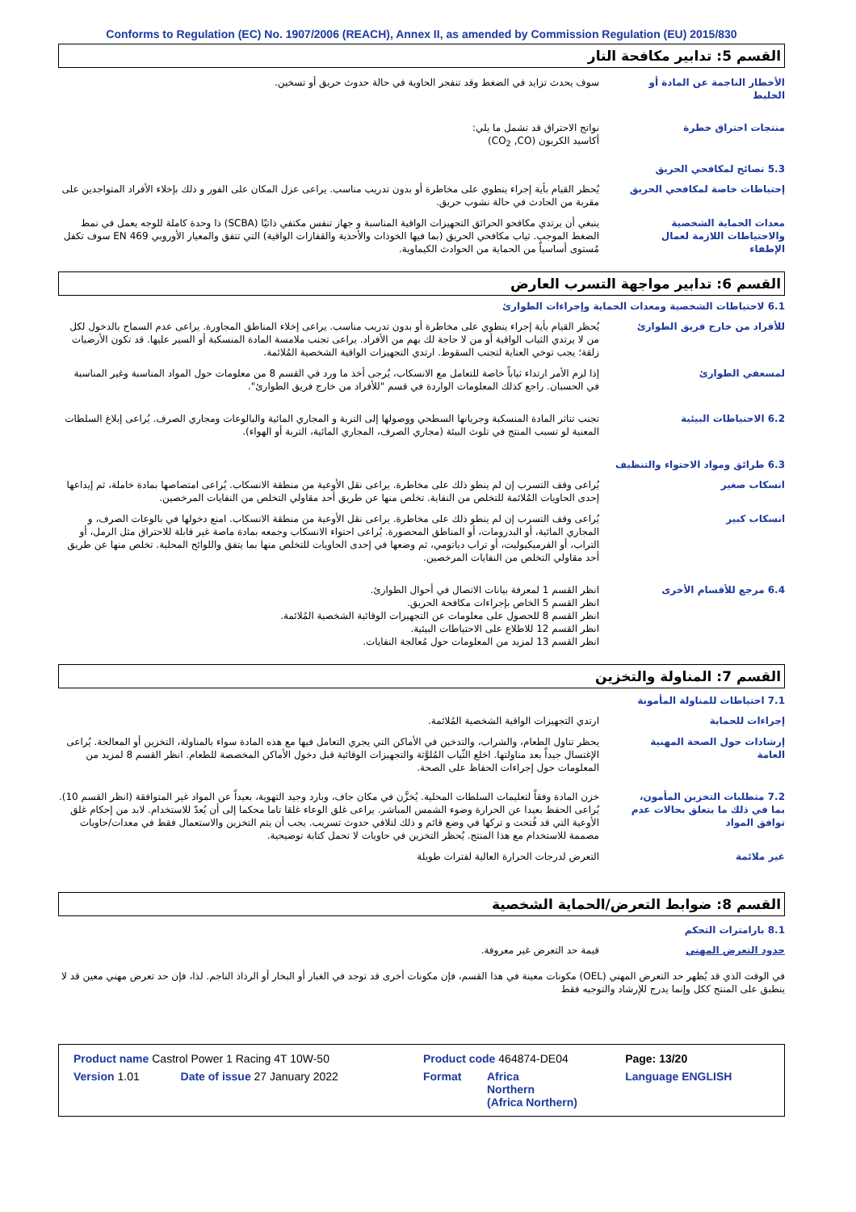Conforms to Regulation (EC) No. 1907/2006 (REACH), Annex II, as amended by Commission Regulation (EU) 2015/830
القسم 5: تدابير مكافحة النار
الأخطار الناجمة عن المادة أو الخليط
سوف يحدث تزايد في الضغط وقد تنفجر الحاوية في حالة حدوث حريق أو تسخين.
منتجات احتراق خطرة نواتج الاحتراق قد تشمل ما يلي:
أكاسيد الكربون (CO<sub>2</sub> ,CO)
5.3 نصائح لمكافحي الحريق
إحتياطات خاصة لمكافحي الحريق
يُحظر القيام بأية إجراء ينطوي على مخاطرة أو بدون تدريب مناسب. يراعى عزل المكان على الفور و ذلك بإخلاء الأفراد المتواجدين على مقربة من الحادث في حالة نشوب حريق.
معدات الحماية الشخصية والاحتياطات اللازمة لعمال الإطفاء
ينبغي أن يرتدي مكافحو الحرائق التجهيزات الواقية المناسبة و جهاز تنفس مكتفي ذاتيًا (SCBA) ذا وحدة كاملة للوجه يعمل في نمط الضغط الموجب. ثياب مكافحي الحريق (بما فيها الخوذات والأحذية والقفازات الواقية) التي تتفق والمعيار الأوروبي EN 469 سوف تكفل مُستوى أساسياً من الحماية من الحوادث الكيماوية.
القسم 6: تدابير مواجهة التسرب العارض
6.1 لاحتياطات الشخصية ومعدات الحماية وإجراءات الطوارئ
للأفراد من خارج فريق الطوارئ
يُحظر القيام بأية إجراء ينطوي على مخاطرة أو بدون تدريب مناسب. يراعى إخلاء المناطق المجاورة. يراعى عدم السماح بالدخول لكل من لا يرتدي الثياب الواقية أو من لا حاجة لك بهم من الأفراد. يراعى تجنب ملامسة المادة المنسكبة أو السير عليها. قد تكون الأرضيات زلقة؛ يجب توخي العناية لتجنب السقوط. ارتدي التجهيزات الواقية الشخصية المُلائمة.
لمسعفي الطوارئ إذا لزم الأمر ارتداء ثياباً خاصة للتعامل مع الانسكاب، يُرجى أخذ ما ورد في القسم 8 من معلومات حول المواد المناسبة وغير المناسبة في الحسبان. راجع كذلك المعلومات الواردة في قسم "للأفراد من خارج فريق الطوارئ".
6.2 الاحتياطات البيئية تجنب تناثر المادة المنسكبة وجريانها السطحي ووصولها إلى التربة و المجاري المائية والبالوعات ومجاري الصرف. يُراعى إبلاغ السلطات المعنية لو تسبب المنتج في تلوث البيئة (مجاري الصرف، المجاري المائية، التربة أو الهواء).
6.3 طرائق ومواد الاحتواء والتنظيف
انسكاب صغير يُراعى وقف التسرب إن لم ينطو ذلك على مخاطرة. يراعى نقل الأوعية من منطقة الانسكاب. يُراعى امتصاصها بمادة خاملة، ثم إيداعها إحدى الحاويات المُلائمة للتخلص من النفاية. تخلص منها عن طريق أحد مقاولي التخلص من النفايات المرخصين.
انسكاب كبير يُراعى وقف التسرب إن لم ينطو ذلك على مخاطرة. يراعى نقل الأوعية من منطقة الانسكاب. امنع دخولها في بالوعات الصرف، و المجاري المائية، أو البدرومات، أو المناطق المحصورة. يُراعى احتواء الانسكاب وجمعه بمادة ماصة غير قابلة للاحتراق مثل الرمل، أو التراب، أو الفرميكيوليت، أو تراب دياتومي، ثم وضعها في إحدى الحاويات للتخلص منها بما يتفق واللوائح المحلية. تخلص منها عن طريق أحد مقاولي التخلص من النفايات المرخصين.
6.4 مرجع للأقسام الأخرى انظر القسم 1 لمعرفة بيانات الاتصال في أحوال الطوارئ.
انظر القسم 5 الخاص بإجراءات مكافحة الحريق.
انظر القسم 8 للحصول على معلومات عن التجهيزات الوقائية الشخصية المُلائمة.
انظر القسم 12 للاطلاع على الاحتياطات البيئية.
انظر القسم 13 لمزيد من المعلومات حول مُعالجة النفايات.
القسم 7: المناولة والتخزين
7.1 احتياطات للمناولة المأمونة
إجراءات للحماية ارتدي التجهيزات الواقية الشخصية المُلائمة.
إرشادات حول الصحة المهنية العامة
يحظر تناول الطعام، والشراب، والتدخين في الأماكن التي يجري التعامل فيها مع هذه المادة سواء بالمناولة، التخزين أو المعالجة. يُراعى الإغتسال جيداً بعد مناولتها. اخلع الثّياب المُلوَّثة والتجهيزات الوقائية قبل دخول الأماكن المخصصة للطعام. انظر القسم 8 لمزيد من المعلومات حول إجراءات الحفاظ على الصحة.
7.2 متطلبات التخزين المأمون، بما في ذلك ما يتعلق بحالات عدم توافق المواد
خزن المادة وفقاً لتعليمات السلطات المحلية. يُخزَّن في مكان جاف، وبارد وجيد التهوية، بعيداً عن المواد غير المتوافقة (انظر القسم 10). يُراعى الحفظ بعيدا عن الحرارة وضوء الشمس المباشر. يراعى غلق الوعاء غلقا تاما محكما إلى أن يُعدّ للاستخدام. لابد من إحكام غلق الأوعية التي قد فُتحت و تركها في وضع قائم و ذلك لتلافي حدوث تسريب. يجب أن يتم التخزين والاستعمال فقط في معدات/حاويات مصممة للاستخدام مع هذا المنتج. يُحظر التخزين في حاويات لا تحمل كتابة توضيحية.
غير ملائمة التعرض لدرجات الحرارة العالية لفترات طويلة
القسم 8: ضوابط التعرض/الحماية الشخصية
8.1 بارامترات التحكم
حدود التعرض المهني قيمة حد التعرض غير معروفة.
في الوقت الذي قد يُظهر حد التعرض المهني (OEL) مكونات معينة في هذا القسم، فإن مكونات أخرى قد توجد في الغبار أو البخار أو الرذاذ الناجم. لذا، فإن حد تعرض مهني معين قد لا ينطبق على المنتج ككل وإنما يدرج للإرشاد والتوجيه فقط
| Product name Castrol Power 1 Racing 4T 10W-50 | | Product code 464874-DE04 | | Page: 13/20 |
| Version 1.01 | Date of issue 27 January 2022 | Format | Africa Northern (Africa Northern) | Language ENGLISH |